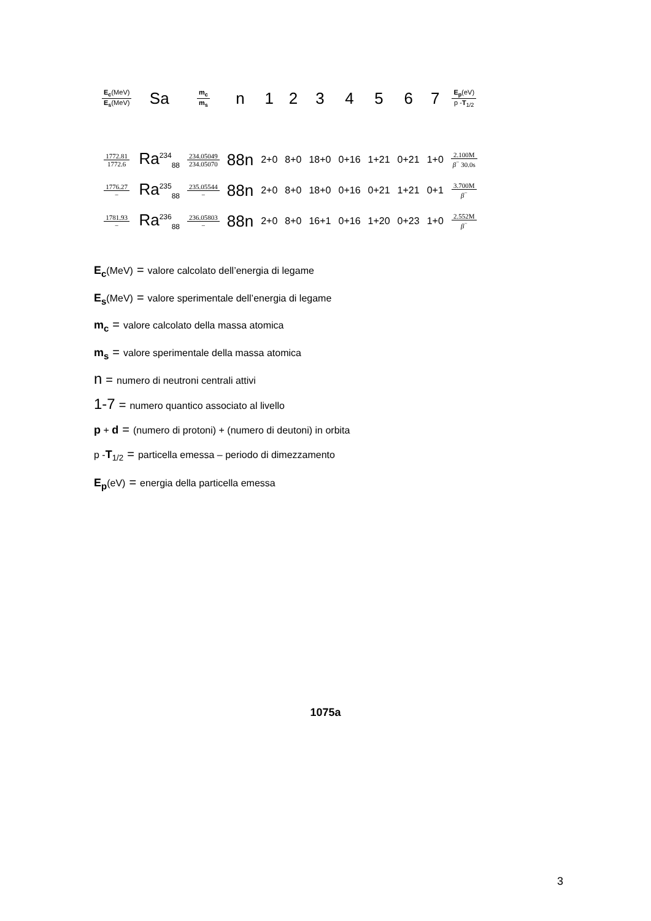| E<sub>c</sub> (MeV) E<sub>s</sub> (MeV) | Sa | m<sub>c</sub> m<sub>s</sub> | n | 1 | 2 | 3 | 4 | 5 | 6 | 7 | E<sub>p</sub> (eV) p - T<sub>1/2</sub> |
| --- | --- | --- | --- | --- | --- | --- | --- | --- | --- | --- | --- |
| 1772.81 1772.6 | Ra<sup>234</sup><sub>88</sub> | 234.05049 234.05070 | 88n | 2+0 | 8+0 | 18+0 | 0+16 | 1+21 | 0+21 | 1+0 | 2.100M β<sup>−</sup> 30.0s |
| 1776.27 − | Ra<sup>235</sup><sub>88</sub> | 235.05544 − | 88n | 2+0 | 8+0 | 18+0 | 0+16 | 0+21 | 1+21 | 0+1 | 3.700M β<sup>−</sup> |
| 1781.93 − | Ra<sup>236</sup><sub>88</sub> | 236.05803 − | 88n | 2+0 | 8+0 | 16+1 | 0+16 | 1+20 | 0+23 | 1+0 | 2.552M β<sup>−</sup> |
E<sub>c</sub>(MeV) = valore calcolato dell’energia di legame
E<sub>s</sub>(MeV) = valore sperimentale dell’energia di legame
m<sub>c</sub> = valore calcolato della massa atomica
m<sub>s</sub> = valore sperimentale della massa atomica
n = numero di neutroni centrali attivi
1-7 = numero quantico associato al livello
p + d = (numero di protoni) + (numero di deutoni) in orbita
p -T<sub>1/2</sub> = particella emessa – periodo di dimezzamento
E<sub>p</sub>(eV) = energia della particella emessa
1075a
3